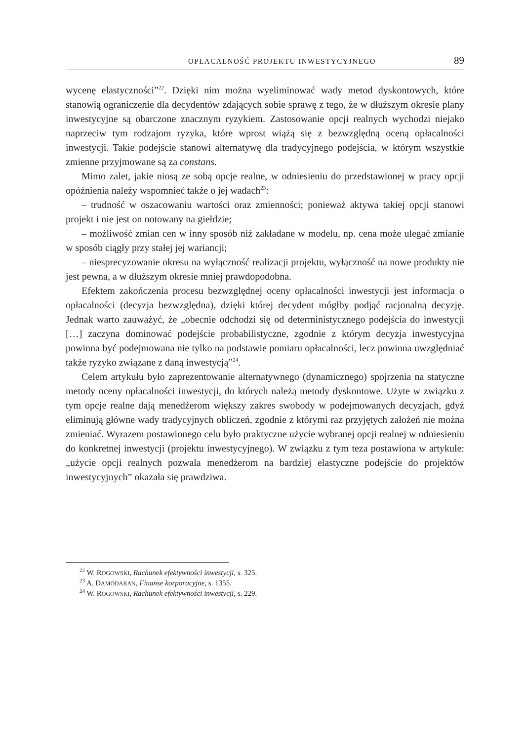OPŁACALNOŚĆ PROJEKTU INWESTYCYJNEGO 89
wycenę elastyczności”<sup>22</sup>. Dzięki nim można wyeliminować wady metod dyskontowych, które stanowią ograniczenie dla decydentów zdających sobie sprawę z tego, że w dłuższym okresie plany inwestycyjne są obarczone znacznym ryzykiem. Zastosowanie opcji realnych wychodzi niejako naprzeciw tym rodzajom ryzyka, które wprost wiążą się z bezwzględną oceną opłacalności inwestycji. Takie podejście stanowi alternatywę dla tradycyjnego podejścia, w którym wszystkie zmienne przyjmowane są za constans.
Mimo zalet, jakie niosą ze sobą opcje realne, w odniesieniu do przedstawionej w pracy opcji opóźnienia należy wspomnieć także o jej wadach<sup>23</sup>:
– trudność w oszacowaniu wartości oraz zmienności; ponieważ aktywa takiej opcji stanowi projekt i nie jest on notowany na giełdzie;
– możliwość zmian cen w inny sposób niż zakładane w modelu, np. cena może ulegać zmianie w sposób ciągły przy stałej jej wariancji;
– niesprecyzowanie okresu na wyłączność realizacji projektu, wyłączność na nowe produkty nie jest pewna, a w dłuższym okresie mniej prawdopodobna.
Efektem zakończenia procesu bezwzględnej oceny opłacalności inwestycji jest informacja o opłacalności (decyzja bezwzględna), dzięki której decydent mógłby podjąć racjonalną decyzję. Jednak warto zauważyć, że „obecnie odchodzi się od deterministycznego podejścia do inwestycji […] zaczyna dominować podejście probabilistyczne, zgodnie z którym decyzja inwestycyjna powinna być podejmowana nie tylko na podstawie pomiaru opłacalności, lecz powinna uwzględniać także ryzyko związane z daną inwestycją”<sup>24</sup>.
Celem artykułu było zaprezentowanie alternatywnego (dynamicznego) spojrzenia na statyczne metody oceny opłacalności inwestycji, do których należą metody dyskontowe. Użyte w związku z tym opcje realne dają menedżerom większy zakres swobody w podejmowanych decyzjach, gdyż eliminują główne wady tradycyjnych obliczeń, zgodnie z którymi raz przyjętych założeń nie można zmieniać. Wyrazem postawionego celu było praktyczne użycie wybranej opcji realnej w odniesieniu do konkretnej inwestycji (projektu inwestycyjnego). W związku z tym teza postawiona w artykule: „użycie opcji realnych pozwala menedżerom na bardziej elastyczne podejście do projektów inwestycyjnych” okazała się prawdziwa.
<sup>22</sup> W. ROGOWSKI, Rachunek efektywności inwestycji, s. 325.
<sup>23</sup> A. DAMODARAN, Finanse korporacyjne, s. 1355.
<sup>24</sup> W. ROGOWSKI, Rachunek efektywności inwestycji, s. 229.